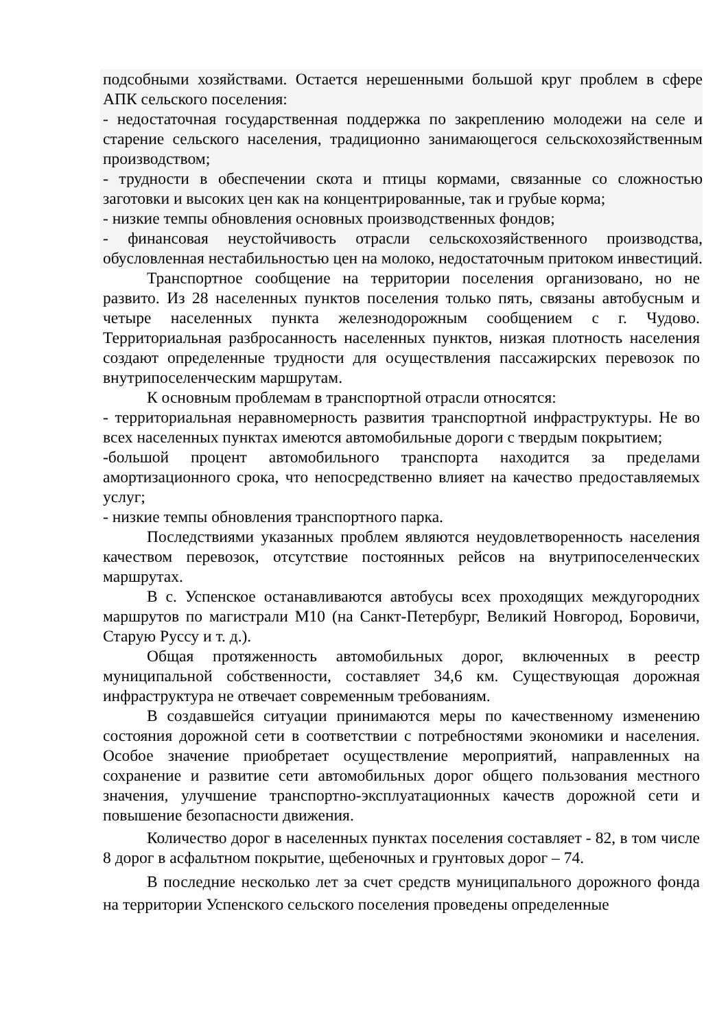подсобными хозяйствами. Остается нерешенными большой круг проблем в сфере АПК сельского поселения:
- недостаточная государственная поддержка по закреплению молодежи на селе и старение сельского населения, традиционно занимающегося сельскохозяйственным производством;
- трудности в обеспечении скота и птицы кормами, связанные со сложностью заготовки и высоких цен как на концентрированные, так и грубые корма;
- низкие темпы обновления основных производственных фондов;
- финансовая неустойчивость отрасли сельскохозяйственного производства, обусловленная нестабильностью цен на молоко, недостаточным притоком инвестиций.
Транспортное сообщение на территории поселения организовано, но не развито. Из 28 населенных пунктов поселения только пять, связаны автобусным и четыре населенных пункта железнодорожным сообщением с г. Чудово. Территориальная разбросанность населенных пунктов, низкая плотность населения создают определенные трудности для осуществления пассажирских перевозок по внутрипоселенческим маршрутам.
К основным проблемам в транспортной отрасли относятся:
- территориальная неравномерность развития транспортной инфраструктуры. Не во всех населенных пунктах имеются автомобильные дороги с твердым покрытием;
-большой процент автомобильного транспорта находится за пределами амортизационного срока, что непосредственно влияет на качество предоставляемых услуг;
- низкие темпы обновления транспортного парка.
Последствиями указанных проблем являются неудовлетворенность населения качеством перевозок, отсутствие постоянных рейсов на внутрипоселенческих маршрутах.
В с. Успенское останавливаются автобусы всех проходящих междугородних маршрутов по магистрали М10 (на Санкт-Петербург, Великий Новгород, Боровичи, Старую Руссу и т. д.).
Общая протяженность автомобильных дорог, включенных в реестр муниципальной собственности, составляет 34,6 км. Существующая дорожная инфраструктура не отвечает современным требованиям.
В создавшейся ситуации принимаются меры по качественному изменению состояния дорожной сети в соответствии с потребностями экономики и населения. Особое значение приобретает осуществление мероприятий, направленных на сохранение и развитие сети автомобильных дорог общего пользования местного значения, улучшение транспортно-эксплуатационных качеств дорожной сети и повышение безопасности движения.
Количество дорог в населенных пунктах поселения составляет - 82, в том числе 8 дорог в асфальтном покрытие, щебеночных и грунтовых дорог – 74.
В последние несколько лет за счет средств муниципального дорожного фонда на территории Успенского сельского поселения проведены определенные